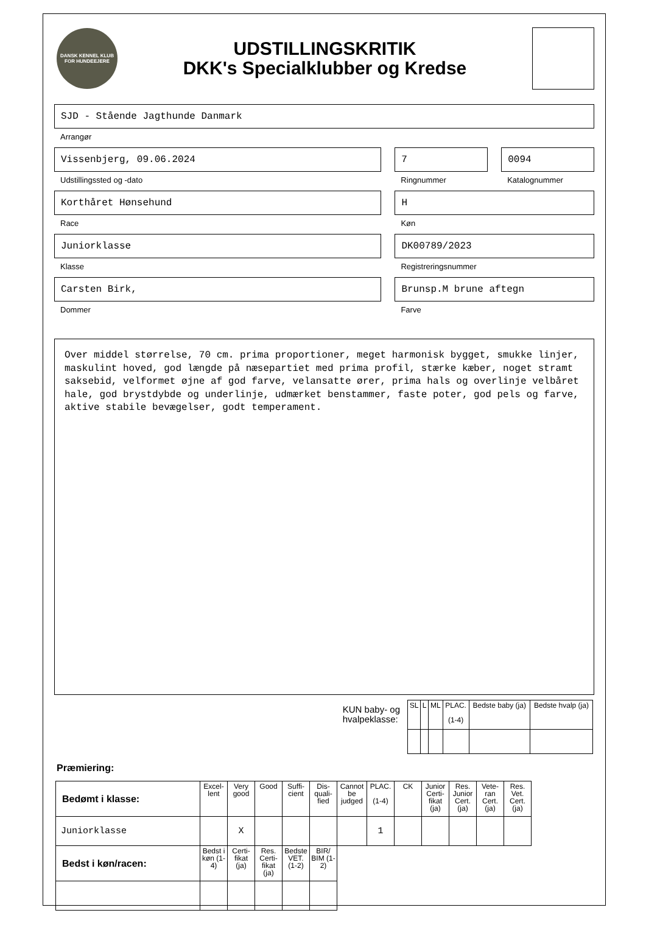DANSK KENNEL KLUB
FOR HUNDEEJERE
UDSTILLINGSKRITIK
DKK's Specialklubber og Kredse
SJD - Stående Jagthunde Danmark
Arrangør
Vissenbjerg, 09.06.2024
Udstillingssted og -dato
7
Ringnummer
0094
Katalognummer
Korthåret Hønsehund
Race
H
Køn
Juniorklasse
Klasse
DK00789/2023
Registreringsnummer
Carsten Birk,
Dommer
Brunsp.M brune aftegn
Farve
Over middel størrelse, 70 cm. prima proportioner, meget harmonisk bygget, smukke linjer, maskulint hoved, god længde på næsepartiet med prima profil, stærke kæber, noget stramt saksebid, velformet øjne af god farve, velansatte ører, prima hals og overlinje velbåret hale, god brystdybde og underlinje, udmærket benstammer, faste poter, god pels og farve, aktive stabile bevægelser, godt temperament.
KUN baby- og
hvalpeklasse:
| SL | L | ML | PLAC. (1-4) | Bedste baby (ja) | Bedste hvalp (ja) |
Præmiering:
| Bedømt i klasse: | Excel-lent | Very good | Good | Suffi-cient | Dis-quali-fied | Cannot be judged | PLAC. (1-4) | CK | Junior Certi-fikat (ja) | Res. Junior Cert. (ja) | Vete-ran Cert. (ja) | Res. Vet. Cert. (ja) |
| Juniorklasse | | X | | | | | 1 | | | | | |
| Bedst i køn/racen: | Bedst i køn (1-4) | Certi-fikat (ja) | Res. Certi-fikat (ja) | Bedste VET. (1-2) | BIR/ BIM (1-2) | | | | | | | |